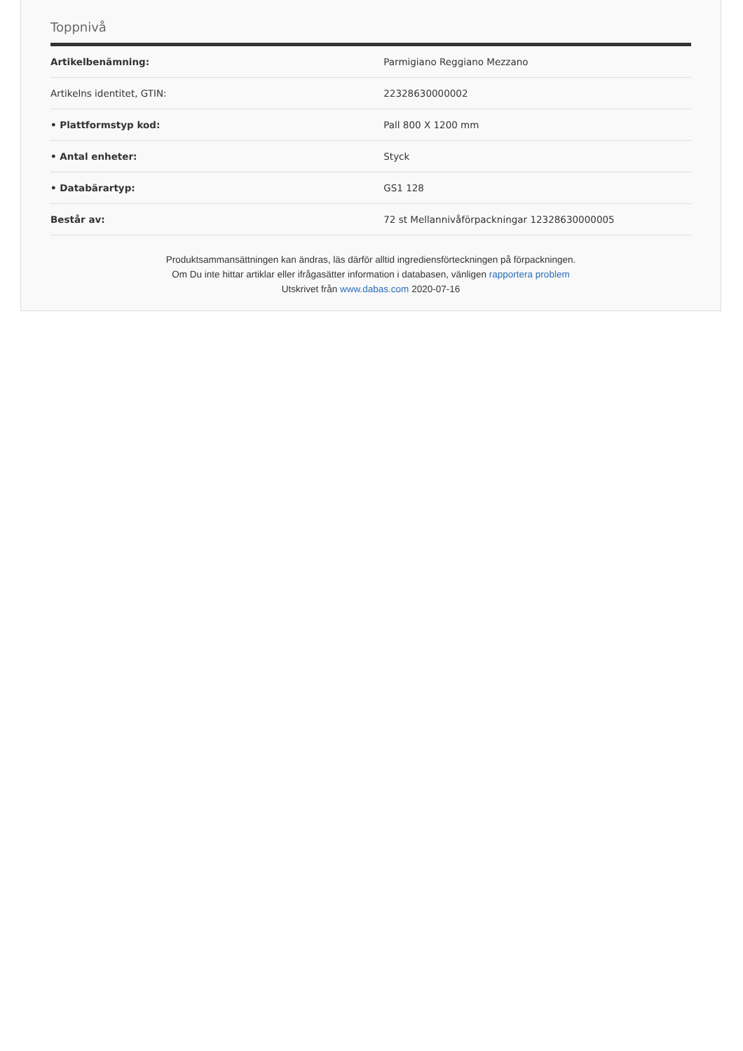Toppnivå
| Artikelbenämning: | Parmigiano Reggiano Mezzano |
| Artikelns identitet, GTIN: | 22328630000002 |
| • Plattformstyp kod: | Pall 800 X 1200 mm |
| • Antal enheter: | Styck |
| • Databärartyp: | GS1 128 |
| Består av: | 72 st Mellannivåförpackningar 12328630000005 |
Produktsammansättningen kan ändras, läs därför alltid ingrediensförteckningen på förpackningen.
Om Du inte hittar artiklar eller ifrågasätter information i databasen, vänligen rapportera problem
Utskrivet från www.dabas.com 2020-07-16